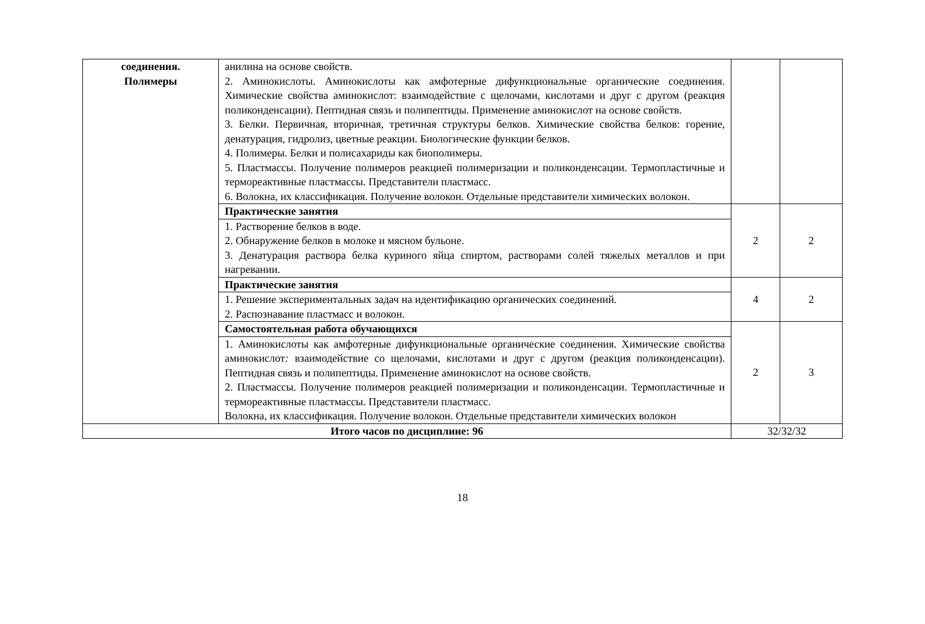| соединения. Полимеры | анилина на основе свойств. 2. Аминокислоты. Аминокислоты как амфотерные дифункциональные органические соединения. Химические свойства аминокислот: взаимодействие с щелочами, кислотами и друг с другом (реакция поликонденсации). Пептидная связь и полипептиды. Применение аминокислот на основе свойств. 3. Белки. Первичная, вторичная, третичная структуры белков. Химические свойства белков: горение, денатурация, гидролиз, цветные реакции. Биологические функции белков. 4. Полимеры. Белки и полисахариды как биополимеры. 5. Пластмассы. Получение полимеров реакцией полимеризации и поликонденсации. Термопластичные и термореактивные пластмассы. Представители пластмасс. 6. Волокна, их классификация. Получение волокон. Отдельные представители химических волокон. | | |
| | Практические занятия | 2 | 2 |
| | 1. Растворение белков в воде. 2. Обнаружение белков в молоке и мясном бульоне. 3. Денатурация раствора белка куриного яйца спиртом, растворами солей тяжелых металлов и при нагревании. | | |
| | Практические занятия | 4 | 2 |
| | 1. Решение экспериментальных задач на идентификацию органических соединений. 2. Распознавание пластмасс и волокон. | | |
| | Самостоятельная работа обучающихся | 2 | 3 |
| | 1. Аминокислоты как амфотерные дифункциональные органические соединения. Химические свойства аминокислот : взаимодействие со щелочами, кислотами и друг с другом (реакция поликонденсации). Пептидная связь и полипептиды. Применение аминокислот на основе свойств. 2. Пластмассы. Получение полимеров реакцией полимеризации и поликонденсации. Термопластичные и термореактивные пластмассы. Представители пластмасс. Волокна, их классификация. Получение волокон. Отдельные представители химических волокон | | |
| Итого часов по дисциплине: 96 | | 32/32/32 | |
18